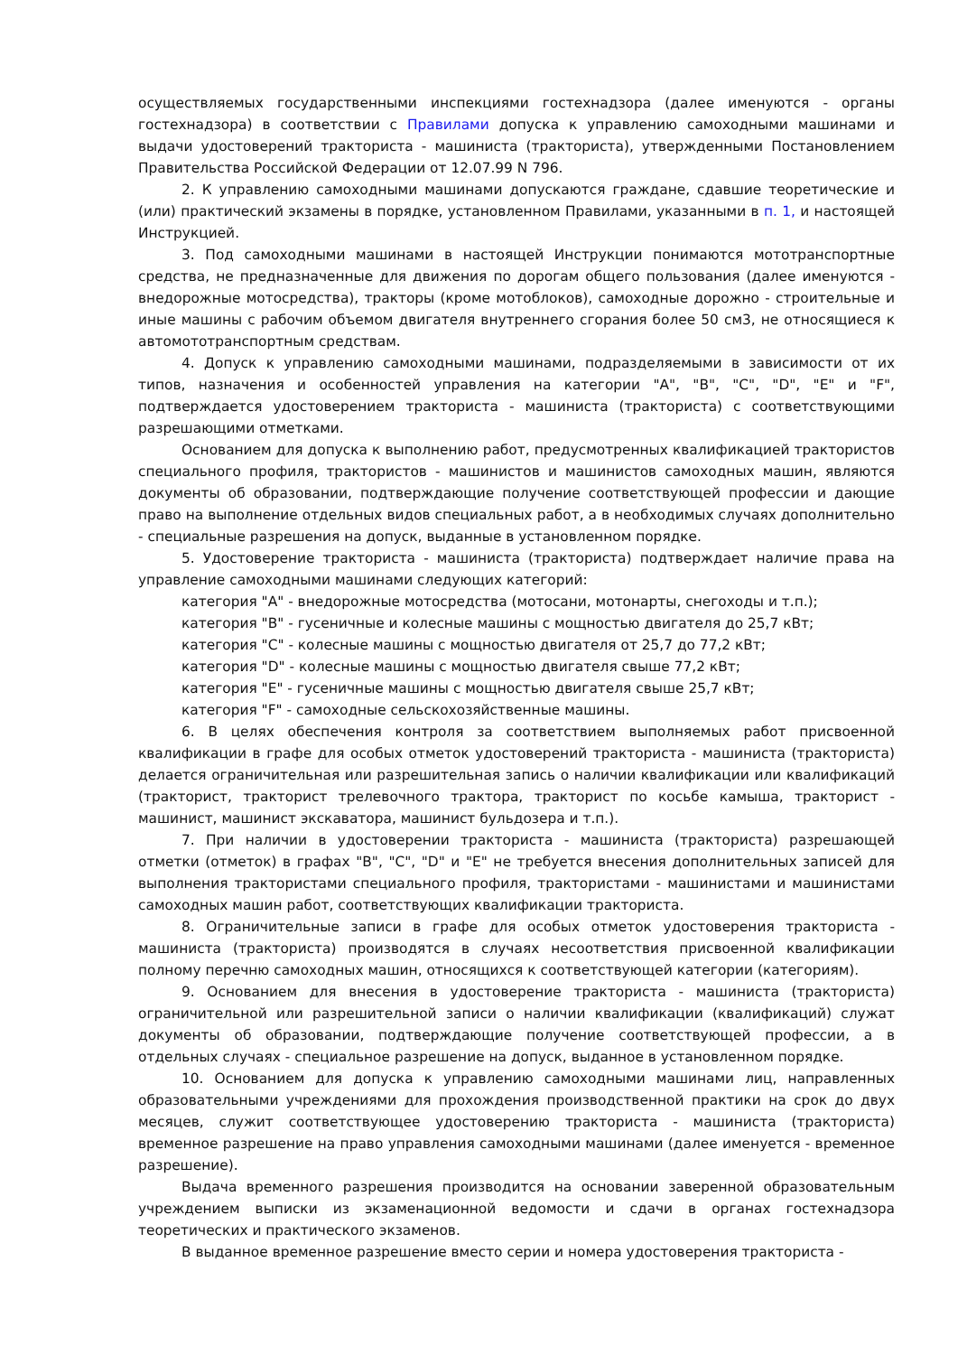осуществляемых государственными инспекциями гостехнадзора (далее именуются - органы гостехнадзора) в соответствии с Правилами допуска к управлению самоходными машинами и выдачи удостоверений тракториста - машиниста (тракториста), утвержденными Постановлением Правительства Российской Федерации от 12.07.99 N 796.
2. К управлению самоходными машинами допускаются граждане, сдавшие теоретические и (или) практический экзамены в порядке, установленном Правилами, указанными в п. 1, и настоящей Инструкцией.
3. Под самоходными машинами в настоящей Инструкции понимаются мототранспортные средства, не предназначенные для движения по дорогам общего пользования (далее именуются - внедорожные мотосредства), тракторы (кроме мотоблоков), самоходные дорожно - строительные и иные машины с рабочим объемом двигателя внутреннего сгорания более 50 см3, не относящиеся к автомототранспортным средствам.
4. Допуск к управлению самоходными машинами, подразделяемыми в зависимости от их типов, назначения и особенностей управления на категории "A", "B", "C", "D", "E" и "F", подтверждается удостоверением тракториста - машиниста (тракториста) с соответствующими разрешающими отметками.
Основанием для допуска к выполнению работ, предусмотренных квалификацией трактористов специального профиля, трактористов - машинистов и машинистов самоходных машин, являются документы об образовании, подтверждающие получение соответствующей профессии и дающие право на выполнение отдельных видов специальных работ, а в необходимых случаях дополнительно - специальные разрешения на допуск, выданные в установленном порядке.
5. Удостоверение тракториста - машиниста (тракториста) подтверждает наличие права на управление самоходными машинами следующих категорий:
категория "A" - внедорожные мотосредства (мотосани, мотонарты, снегоходы и т.п.);
категория "B" - гусеничные и колесные машины с мощностью двигателя до 25,7 кВт;
категория "C" - колесные машины с мощностью двигателя от 25,7 до 77,2 кВт;
категория "D" - колесные машины с мощностью двигателя свыше 77,2 кВт;
категория "E" - гусеничные машины с мощностью двигателя свыше 25,7 кВт;
категория "F" - самоходные сельскохозяйственные машины.
6. В целях обеспечения контроля за соответствием выполняемых работ присвоенной квалификации в графе для особых отметок удостоверений тракториста - машиниста (тракториста) делается ограничительная или разрешительная запись о наличии квалификации или квалификаций (тракторист, тракторист трелевочного трактора, тракторист по косьбе камыша, тракторист - машинист, машинист экскаватора, машинист бульдозера и т.п.).
7. При наличии в удостоверении тракториста - машиниста (тракториста) разрешающей отметки (отметок) в графах "B", "C", "D" и "E" не требуется внесения дополнительных записей для выполнения трактористами специального профиля, трактористами - машинистами и машинистами самоходных машин работ, соответствующих квалификации тракториста.
8. Ограничительные записи в графе для особых отметок удостоверения тракториста - машиниста (тракториста) производятся в случаях несоответствия присвоенной квалификации полному перечню самоходных машин, относящихся к соответствующей категории (категориям).
9. Основанием для внесения в удостоверение тракториста - машиниста (тракториста) ограничительной или разрешительной записи о наличии квалификации (квалификаций) служат документы об образовании, подтверждающие получение соответствующей профессии, а в отдельных случаях - специальное разрешение на допуск, выданное в установленном порядке.
10. Основанием для допуска к управлению самоходными машинами лиц, направленных образовательными учреждениями для прохождения производственной практики на срок до двух месяцев, служит соответствующее удостоверению тракториста - машиниста (тракториста) временное разрешение на право управления самоходными машинами (далее именуется - временное разрешение).
Выдача временного разрешения производится на основании заверенной образовательным учреждением выписки из экзаменационной ведомости и сдачи в органах гостехнадзора теоретических и практического экзаменов.
В выданное временное разрешение вместо серии и номера удостоверения тракториста -